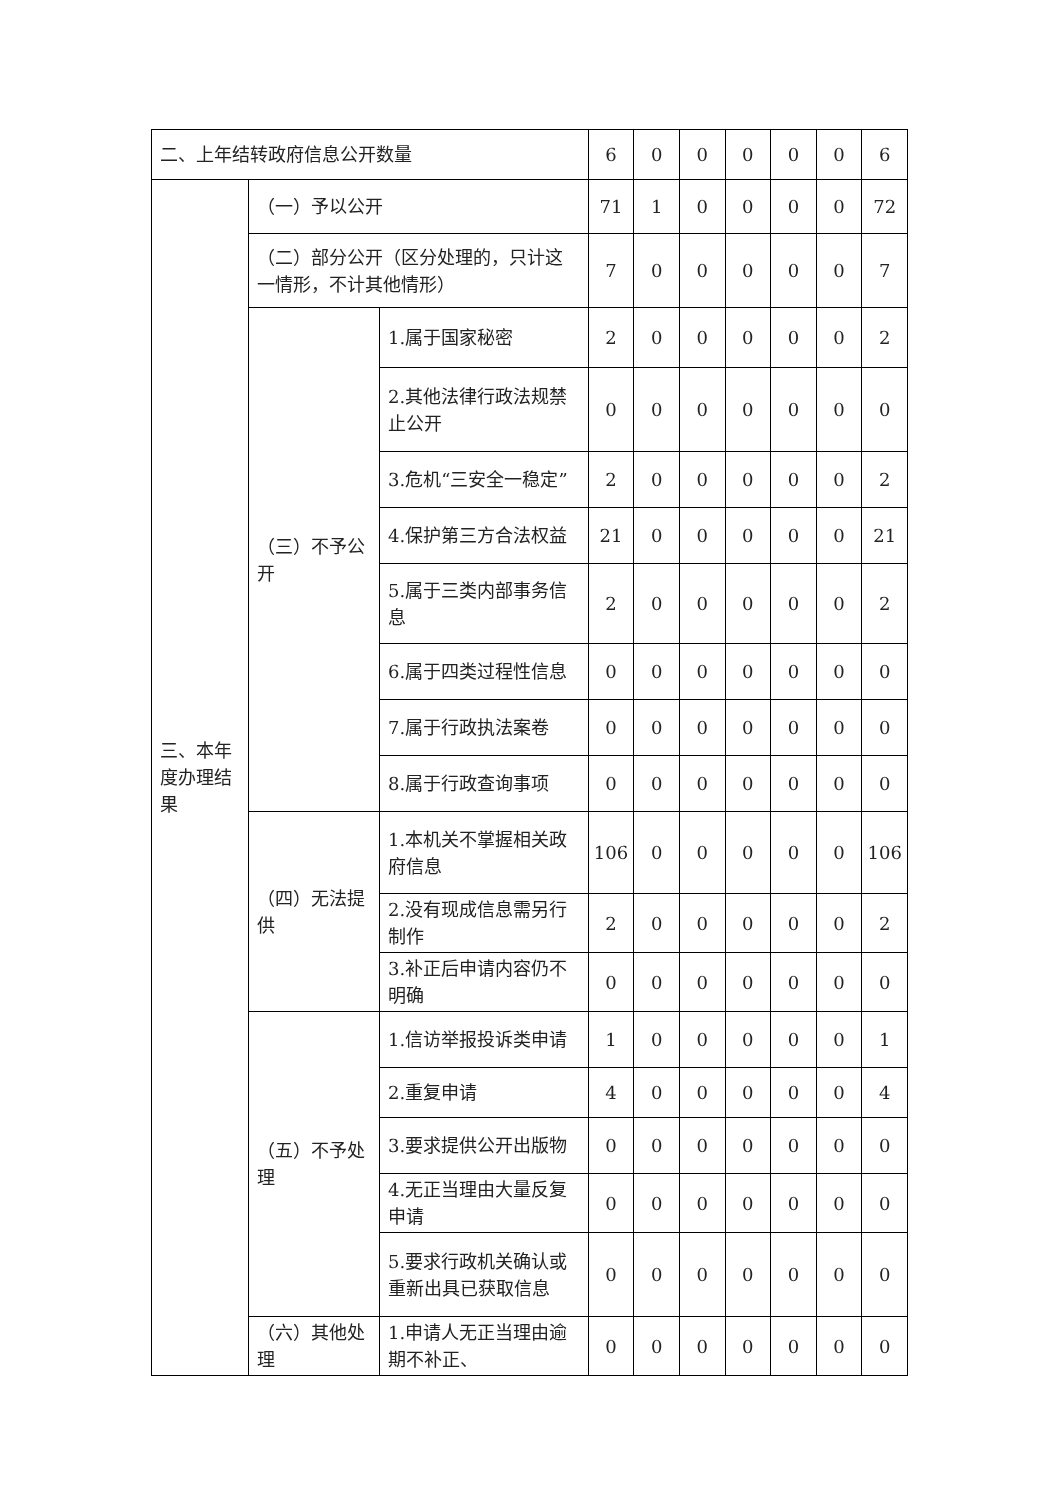| 二、上年结转政府信息公开数量 | | | 6 | 0 | 0 | 0 | 0 | 0 | 6 |
| 三、本年度办理结果 | （一）予以公开 | | 71 | 1 | 0 | 0 | 0 | 0 | 72 |
| | （二）部分公开（区分处理的，只计这一情形，不计其他情形） | | 7 | 0 | 0 | 0 | 0 | 0 | 7 |
| | （三）不予公开 | 1.属于国家秘密 | 2 | 0 | 0 | 0 | 0 | 0 | 2 |
| | | 2.其他法律行政法规禁止公开 | 0 | 0 | 0 | 0 | 0 | 0 | 0 |
| | | 3.危机“三安全一稳定” | 2 | 0 | 0 | 0 | 0 | 0 | 2 |
| | | 4.保护第三方合法权益 | 21 | 0 | 0 | 0 | 0 | 0 | 21 |
| | | 5.属于三类内部事务信息 | 2 | 0 | 0 | 0 | 0 | 0 | 2 |
| | | 6.属于四类过程性信息 | 0 | 0 | 0 | 0 | 0 | 0 | 0 |
| | | 7.属于行政执法案卷 | 0 | 0 | 0 | 0 | 0 | 0 | 0 |
| | | 8.属于行政查询事项 | 0 | 0 | 0 | 0 | 0 | 0 | 0 |
| | （四）无法提供 | 1.本机关不掌握相关政府信息 | 106 | 0 | 0 | 0 | 0 | 0 | 106 |
| | | 2.没有现成信息需另行制作 | 2 | 0 | 0 | 0 | 0 | 0 | 2 |
| | | 3.补正后申请内容仍不明确 | 0 | 0 | 0 | 0 | 0 | 0 | 0 |
| | （五）不予处理 | 1.信访举报投诉类申请 | 1 | 0 | 0 | 0 | 0 | 0 | 1 |
| | | 2.重复申请 | 4 | 0 | 0 | 0 | 0 | 0 | 4 |
| | | 3.要求提供公开出版物 | 0 | 0 | 0 | 0 | 0 | 0 | 0 |
| | | 4.无正当理由大量反复申请 | 0 | 0 | 0 | 0 | 0 | 0 | 0 |
| | | 5.要求行政机关确认或重新出具已获取信息 | 0 | 0 | 0 | 0 | 0 | 0 | 0 |
| | （六）其他处理 | 1.申请人无正当理由逾期不补正、 | 0 | 0 | 0 | 0 | 0 | 0 | 0 |